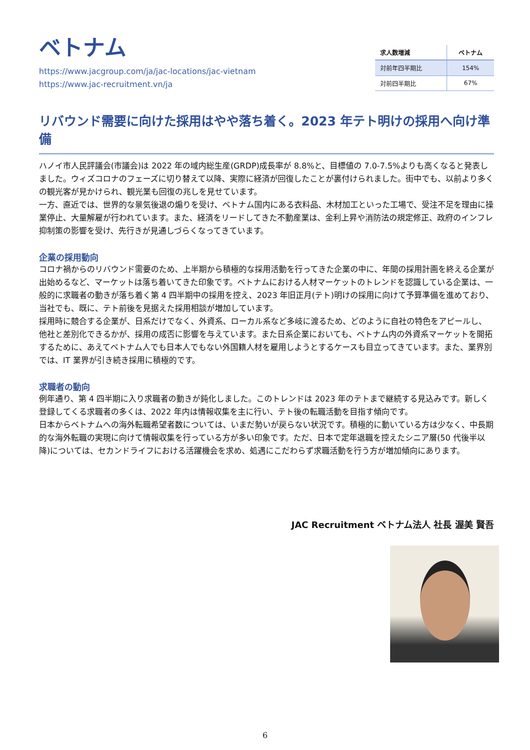ベトナム
https://www.jacgroup.com/ja/jac-locations/jac-vietnam
https://www.jac-recruitment.vn/ja
| 求人数増減 | ベトナム |
| --- | --- |
| 対前年四半期比 | 154% |
| 対前四半期比 | 67% |
リバウンド需要に向けた採用はやや落ち着く。2023 年テト明けの採用へ向け準備
ハノイ市人民評議会(市議会)は 2022 年の域内総生産(GRDP)成長率が 8.8%と、目標値の 7.0-7.5%よりも高くなると発表しました。ウィズコロナのフェーズに切り替えて以降、実際に経済が回復したことが裏付けられました。街中でも、以前より多くの観光客が見かけられ、観光業も回復の兆しを見せています。
一方、直近では、世界的な景気後退の煽りを受け、ベトナム国内にある衣料品、木材加工といった工場で、受注不足を理由に操業停止、大量解雇が行われています。また、経済をリードしてきた不動産業は、金利上昇や消防法の規定修正、政府のインフレ抑制策の影響を受け、先行きが見通しづらくなってきています。
企業の採用動向
コロナ禍からのリバウンド需要のため、上半期から積極的な採用活動を行ってきた企業の中に、年間の採用計画を終える企業が出始めるなど、マーケットは落ち着いてきた印象です。ベトナムにおける人材マーケットのトレンドを認識している企業は、一般的に求職者の動きが落ち着く第 4 四半期中の採用を控え、2023 年旧正月(テト)明けの採用に向けて予算準備を進めており、当社でも、既に、テト前後を見据えた採用相談が増加しています。
採用時に競合する企業が、日系だけでなく、外資系、ローカル系など多岐に渡るため、どのように自社の特色をアピールし、他社と差別化できるかが、採用の成否に影響を与えています。また日系企業においても、ベトナム内の外資系マーケットを開拓するために、あえてベトナム人でも日本人でもない外国籍人材を雇用しようとするケースも目立ってきています。また、業界別では、IT 業界が引き続き採用に積極的です。
求職者の動向
例年通り、第 4 四半期に入り求職者の動きが鈍化しました。このトレンドは 2023 年のテトまで継続する見込みです。新しく登録してくる求職者の多くは、2022 年内は情報収集を主に行い、テト後の転職活動を目指す傾向です。
日本からベトナムへの海外転職希望者数については、いまだ勢いが戻らない状況です。積極的に動いている方は少なく、中長期的な海外転職の実現に向けて情報収集を行っている方が多い印象です。ただ、日本で定年退職を控えたシニア層(50 代後半以降)については、セカンドライフにおける活躍機会を求め、処遇にこだわらず求職活動を行う方が増加傾向にあります。
JAC Recruitment ベトナム法人 社長 渥美 賢吾
6